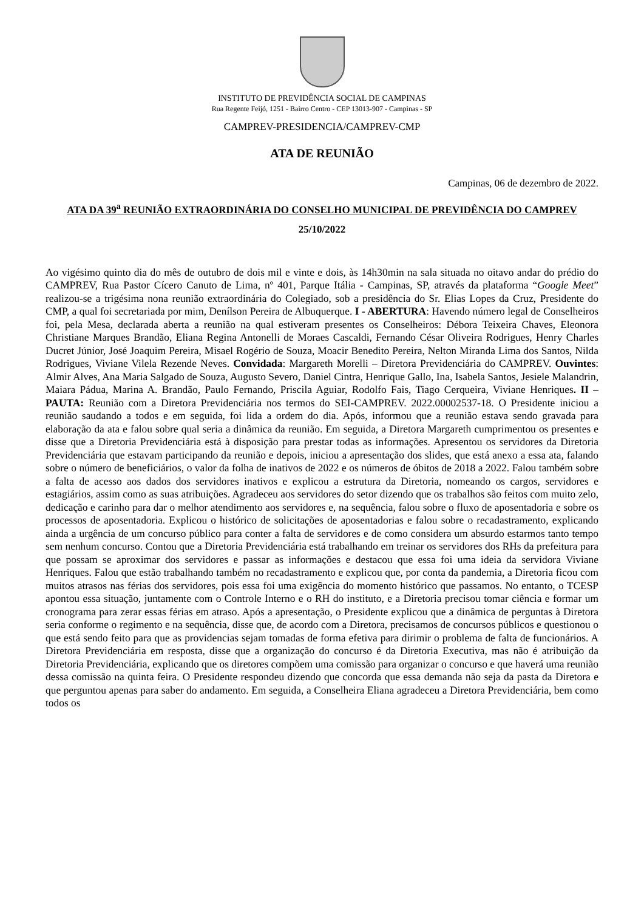INSTITUTO DE PREVIDÊNCIA SOCIAL DE CAMPINAS
Rua Regente Feijó, 1251 - Bairro Centro - CEP 13013-907 - Campinas - SP
CAMPREV-PRESIDENCIA/CAMPREV-CMP
ATA DE REUNIÃO
Campinas, 06 de dezembro de 2022.
ATA DA 39<sup>a</sup> REUNIÃO EXTRAORDINÁRIA DO CONSELHO MUNICIPAL DE PREVIDÊNCIA DO CAMPREV
25/10/2022
Ao vigésimo quinto dia do mês de outubro de dois mil e vinte e dois, às 14h30min na sala situada no oitavo andar do prédio do CAMPREV, Rua Pastor Cícero Canuto de Lima, nº 401, Parque Itália - Campinas, SP, através da plataforma “Google Meet” realizou-se a trigésima nona reunião extraordinária do Colegiado, sob a presidência do Sr. Elias Lopes da Cruz, Presidente do CMP, a qual foi secretariada por mim, Denílson Pereira de Albuquerque. I - ABERTURA: Havendo número legal de Conselheiros foi, pela Mesa, declarada aberta a reunião na qual estiveram presentes os Conselheiros: Débora Teixeira Chaves, Eleonora Christiane Marques Brandão, Eliana Regina Antonelli de Moraes Cascaldi, Fernando César Oliveira Rodrigues, Henry Charles Ducret Júnior, José Joaquim Pereira, Misael Rogério de Souza, Moacir Benedito Pereira, Nelton Miranda Lima dos Santos, Nilda Rodrigues, Viviane Vilela Rezende Neves. Convidada: Margareth Morelli – Diretora Previdenciária do CAMPREV. Ouvintes: Almir Alves, Ana Maria Salgado de Souza, Augusto Severo, Daniel Cintra, Henrique Gallo, Ina, Isabela Santos, Jesiele Malandrin, Maiara Pádua, Marina A. Brandão, Paulo Fernando, Priscila Aguiar, Rodolfo Fais, Tiago Cerqueira, Viviane Henriques. II – PAUTA: Reunião com a Diretora Previdenciária nos termos do SEI-CAMPREV. 2022.00002537-18. O Presidente iniciou a reunião saudando a todos e em seguida, foi lida a ordem do dia. Após, informou que a reunião estava sendo gravada para elaboração da ata e falou sobre qual seria a dinâmica da reunião. Em seguida, a Diretora Margareth cumprimentou os presentes e disse que a Diretoria Previdenciária está à disposição para prestar todas as informações. Apresentou os servidores da Diretoria Previdenciária que estavam participando da reunião e depois, iniciou a apresentação dos slides, que está anexo a essa ata, falando sobre o número de beneficiários, o valor da folha de inativos de 2022 e os números de óbitos de 2018 a 2022. Falou também sobre a falta de acesso aos dados dos servidores inativos e explicou a estrutura da Diretoria, nomeando os cargos, servidores e estagiários, assim como as suas atribuições. Agradeceu aos servidores do setor dizendo que os trabalhos são feitos com muito zelo, dedicação e carinho para dar o melhor atendimento aos servidores e, na sequência, falou sobre o fluxo de aposentadoria e sobre os processos de aposentadoria. Explicou o histórico de solicitações de aposentadorias e falou sobre o recadastramento, explicando ainda a urgência de um concurso público para conter a falta de servidores e de como considera um absurdo estarmos tanto tempo sem nenhum concurso. Contou que a Diretoria Previdenciária está trabalhando em treinar os servidores dos RHs da prefeitura para que possam se aproximar dos servidores e passar as informações e destacou que essa foi uma ideia da servidora Viviane Henriques. Falou que estão trabalhando também no recadastramento e explicou que, por conta da pandemia, a Diretoria ficou com muitos atrasos nas férias dos servidores, pois essa foi uma exigência do momento histórico que passamos. No entanto, o TCESP apontou essa situação, juntamente com o Controle Interno e o RH do instituto, e a Diretoria precisou tomar ciência e formar um cronograma para zerar essas férias em atraso. Após a apresentação, o Presidente explicou que a dinâmica de perguntas à Diretora seria conforme o regimento e na sequência, disse que, de acordo com a Diretora, precisamos de concursos públicos e questionou o que está sendo feito para que as providencias sejam tomadas de forma efetiva para dirimir o problema de falta de funcionários. A Diretora Previdenciária em resposta, disse que a organização do concurso é da Diretoria Executiva, mas não é atribuição da Diretoria Previdenciária, explicando que os diretores compõem uma comissão para organizar o concurso e que haverá uma reunião dessa comissão na quinta feira. O Presidente respondeu dizendo que concorda que essa demanda não seja da pasta da Diretora e que perguntou apenas para saber do andamento. Em seguida, a Conselheira Eliana agradeceu a Diretora Previdenciária, bem como todos os